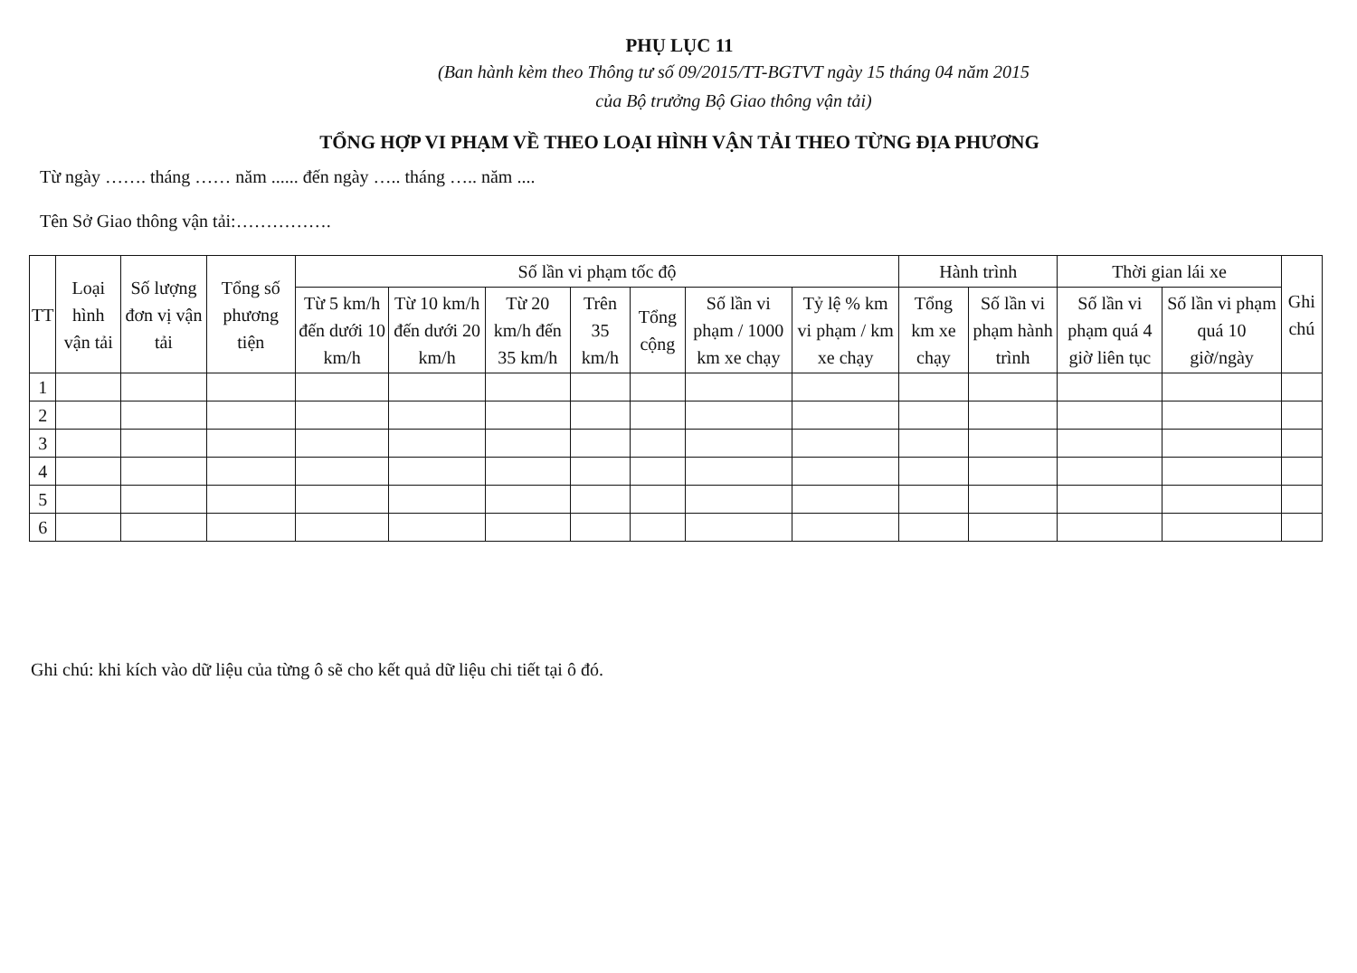PHỤ LỤC 11
(Ban hành kèm theo Thông tư số 09/2015/TT-BGTVT ngày 15 tháng 04 năm 2015
của Bộ trưởng Bộ Giao thông vận tải)
TỔNG HỢP VI PHẠM VỀ THEO LOẠI HÌNH VẬN TẢI THEO TỪNG ĐỊA PHƯƠNG
Từ ngày ……. tháng …… năm ...... đến ngày ….. tháng ….. năm ....
Tên Sở Giao thông vận tải:…………….
| TT | Loại hình vận tải | Số lượng đơn vị vận tải | Tổng số phương tiện | Số lần vi phạm tốc độ | | | | | | | Hành trình | | Thời gian lái xe | | Ghi chú |
| --- | --- | --- | --- | --- | --- | --- | --- | --- | --- | --- | --- | --- | --- | --- | --- |
| | | | | Từ 5 km/h đến dưới 10 km/h | Từ 10 km/h đến dưới 20 km/h | Từ 20 km/h đến 35 km/h | Trên 35 km/h | Tổng cộng | Số lần vi phạm / 1000 km xe chạy | Tỷ lệ % km vi phạm / km xe chạy | Tổng km xe chạy | Số lần vi phạm hành trình | Số lần vi phạm quá 4 giờ liên tục | Số lần vi phạm quá 10 giờ/ngày | |
| 1 | | | | | | | | | | | | | | | |
| 2 | | | | | | | | | | | | | | | |
| 3 | | | | | | | | | | | | | | | |
| 4 | | | | | | | | | | | | | | | |
| 5 | | | | | | | | | | | | | | | |
| 6 | | | | | | | | | | | | | | | |
Ghi chú: khi kích vào dữ liệu của từng ô sẽ cho kết quả dữ liệu chi tiết tại ô đó.